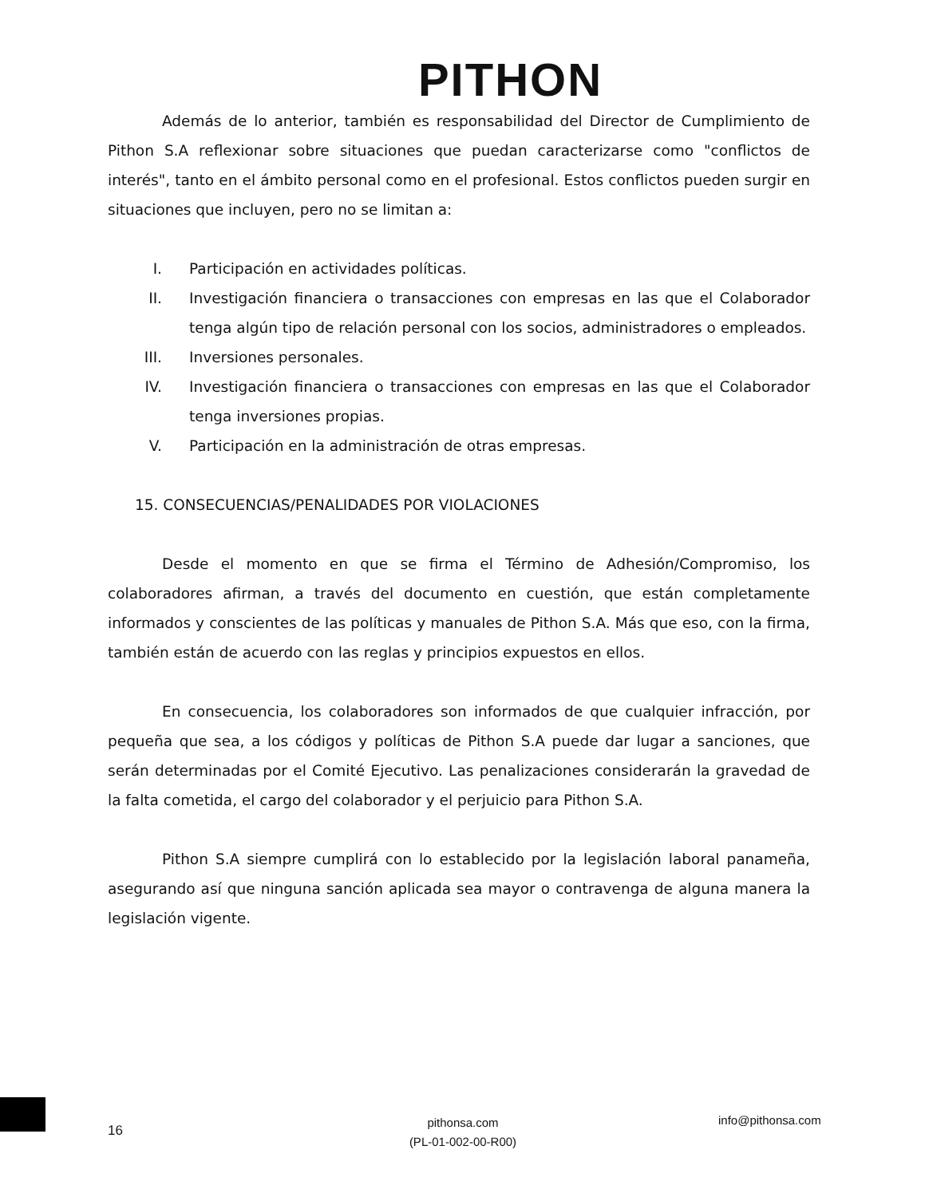PITHON
Además de lo anterior, también es responsabilidad del Director de Cumplimiento de Pithon S.A reflexionar sobre situaciones que puedan caracterizarse como "conflictos de interés", tanto en el ámbito personal como en el profesional. Estos conflictos pueden surgir en situaciones que incluyen, pero no se limitan a:
I. Participación en actividades políticas.
II. Investigación financiera o transacciones con empresas en las que el Colaborador tenga algún tipo de relación personal con los socios, administradores o empleados.
III. Inversiones personales.
IV. Investigación financiera o transacciones con empresas en las que el Colaborador tenga inversiones propias.
V. Participación en la administración de otras empresas.
15. CONSECUENCIAS/PENALIDADES POR VIOLACIONES
Desde el momento en que se firma el Término de Adhesión/Compromiso, los colaboradores afirman, a través del documento en cuestión, que están completamente informados y conscientes de las políticas y manuales de Pithon S.A. Más que eso, con la firma, también están de acuerdo con las reglas y principios expuestos en ellos.
En consecuencia, los colaboradores son informados de que cualquier infracción, por pequeña que sea, a los códigos y políticas de Pithon S.A puede dar lugar a sanciones, que serán determinadas por el Comité Ejecutivo. Las penalizaciones considerarán la gravedad de la falta cometida, el cargo del colaborador y el perjuicio para Pithon S.A.
Pithon S.A siempre cumplirá con lo establecido por la legislación laboral panameña, asegurando así que ninguna sanción aplicada sea mayor o contravenga de alguna manera la legislación vigente.
16
pithonsa.com
(PL-01-002-00-R00)
info@pithonsa.com